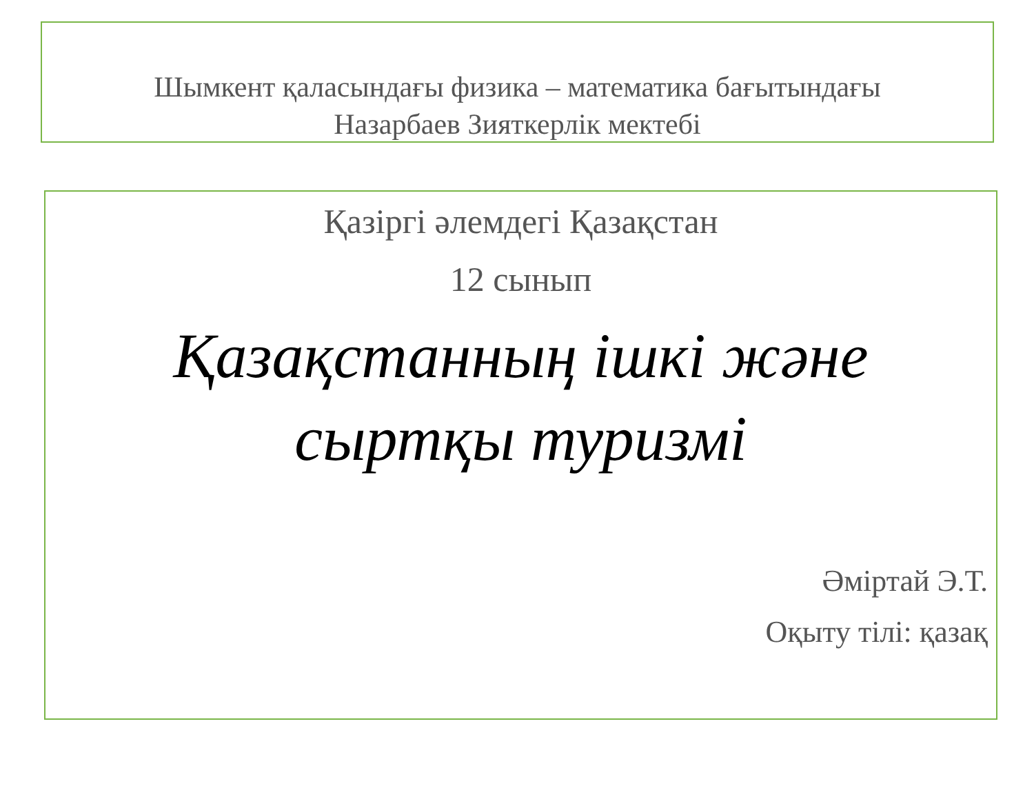Шымкент қаласындағы физика – математика бағытындағы
Назарбаев Зияткерлік мектебі
Қазіргі әлемдегі Қазақстан
12 сынып
Қазақстанның ішкі және
сыртқы туризмі
Әміртай Э.Т.
Оқыту тілі: қазақ